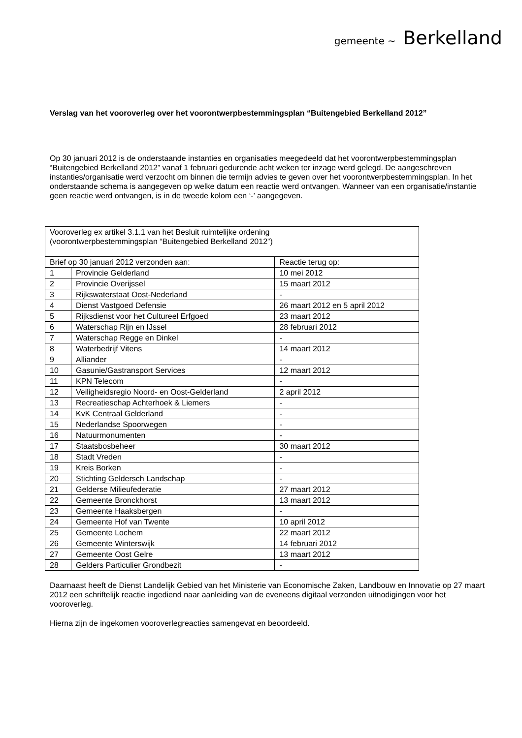gemeente ~ Berkelland
Verslag van het vooroverleg over het voorontwerpbestemmingsplan “Buitengebied Berkelland 2012”
Op 30 januari 2012 is de onderstaande instanties en organisaties meegedeeld dat het voorontwerpbestemmingsplan “Buitengebied Berkelland 2012” vanaf 1 februari gedurende acht weken ter inzage werd gelegd. De aangeschreven instanties/organisatie werd verzocht om binnen die termijn advies te geven over het voorontwerpbestemmingsplan. In het onderstaande schema is aangegeven op welke datum een reactie werd ontvangen. Wanneer van een organisatie/instantie geen reactie werd ontvangen, is in de tweede kolom een ‘-’ aangegeven.
| Vooroverleg ex artikel 3.1.1 van het Besluit ruimtelijke ordening (voorontwerpbestemmingsplan “Buitengebied Berkelland 2012”) | | |
| Brief op 30 januari 2012 verzonden aan: | | Reactie terug op: |
| 1 | Provincie Gelderland | 10 mei 2012 |
| 2 | Provincie Overijssel | 15 maart 2012 |
| 3 | Rijkswaterstaat Oost-Nederland | - |
| 4 | Dienst Vastgoed Defensie | 26 maart 2012 en 5 april 2012 |
| 5 | Rijksdienst voor het Cultureel Erfgoed | 23 maart 2012 |
| 6 | Waterschap Rijn en IJssel | 28 februari 2012 |
| 7 | Waterschap Regge en Dinkel | - |
| 8 | Waterbedrijf Vitens | 14 maart 2012 |
| 9 | Alliander | - |
| 10 | Gasunie/Gastransport Services | 12 maart 2012 |
| 11 | KPN Telecom | - |
| 12 | Veiligheidsregio Noord- en Oost-Gelderland | 2 april 2012 |
| 13 | Recreatieschap Achterhoek & Liemers | - |
| 14 | KvK Centraal Gelderland | - |
| 15 | Nederlandse Spoorwegen | - |
| 16 | Natuurmonumenten | - |
| 17 | Staatsbosbeheer | 30 maart 2012 |
| 18 | Stadt Vreden | - |
| 19 | Kreis Borken | - |
| 20 | Stichting Geldersch Landschap | - |
| 21 | Gelderse Milieufederatie | 27 maart 2012 |
| 22 | Gemeente Bronckhorst | 13 maart 2012 |
| 23 | Gemeente Haaksbergen | - |
| 24 | Gemeente Hof van Twente | 10 april 2012 |
| 25 | Gemeente Lochem | 22 maart 2012 |
| 26 | Gemeente Winterswijk | 14 februari 2012 |
| 27 | Gemeente Oost Gelre | 13 maart 2012 |
| 28 | Gelders Particulier Grondbezit | - |
Daarnaast heeft de Dienst Landelijk Gebied van het Ministerie van Economische Zaken, Landbouw en Innovatie op 27 maart 2012 een schriftelijk reactie ingediend naar aanleiding van de eveneens digitaal verzonden uitnodigingen voor het vooroverleg.
Hierna zijn de ingekomen vooroverlegreacties samengevat en beoordeeld.